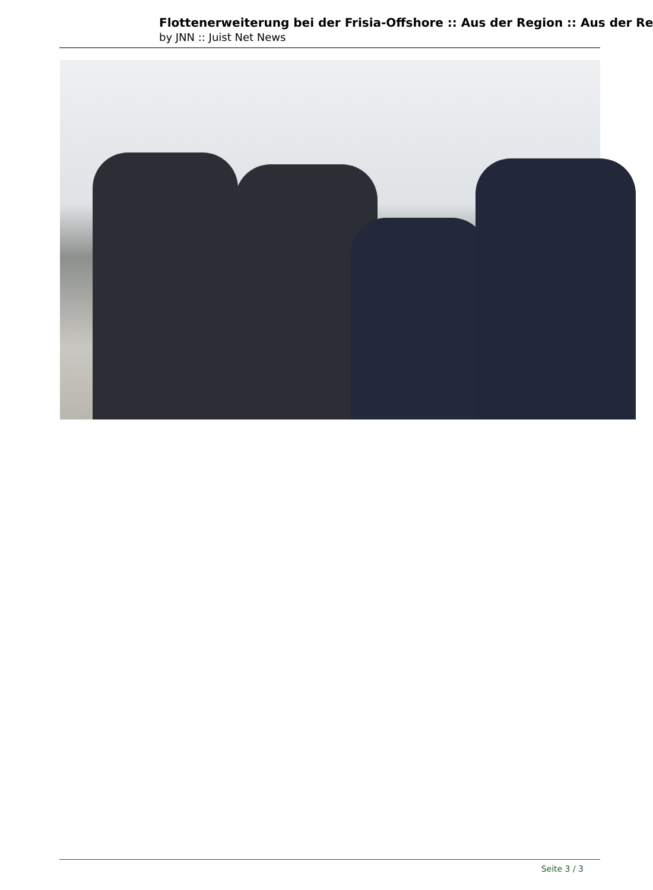Flottenerweiterung bei der Frisia-Offshore :: Aus der Region :: Aus der Re
by JNN :: Juist Net News
Seite 3 / 3